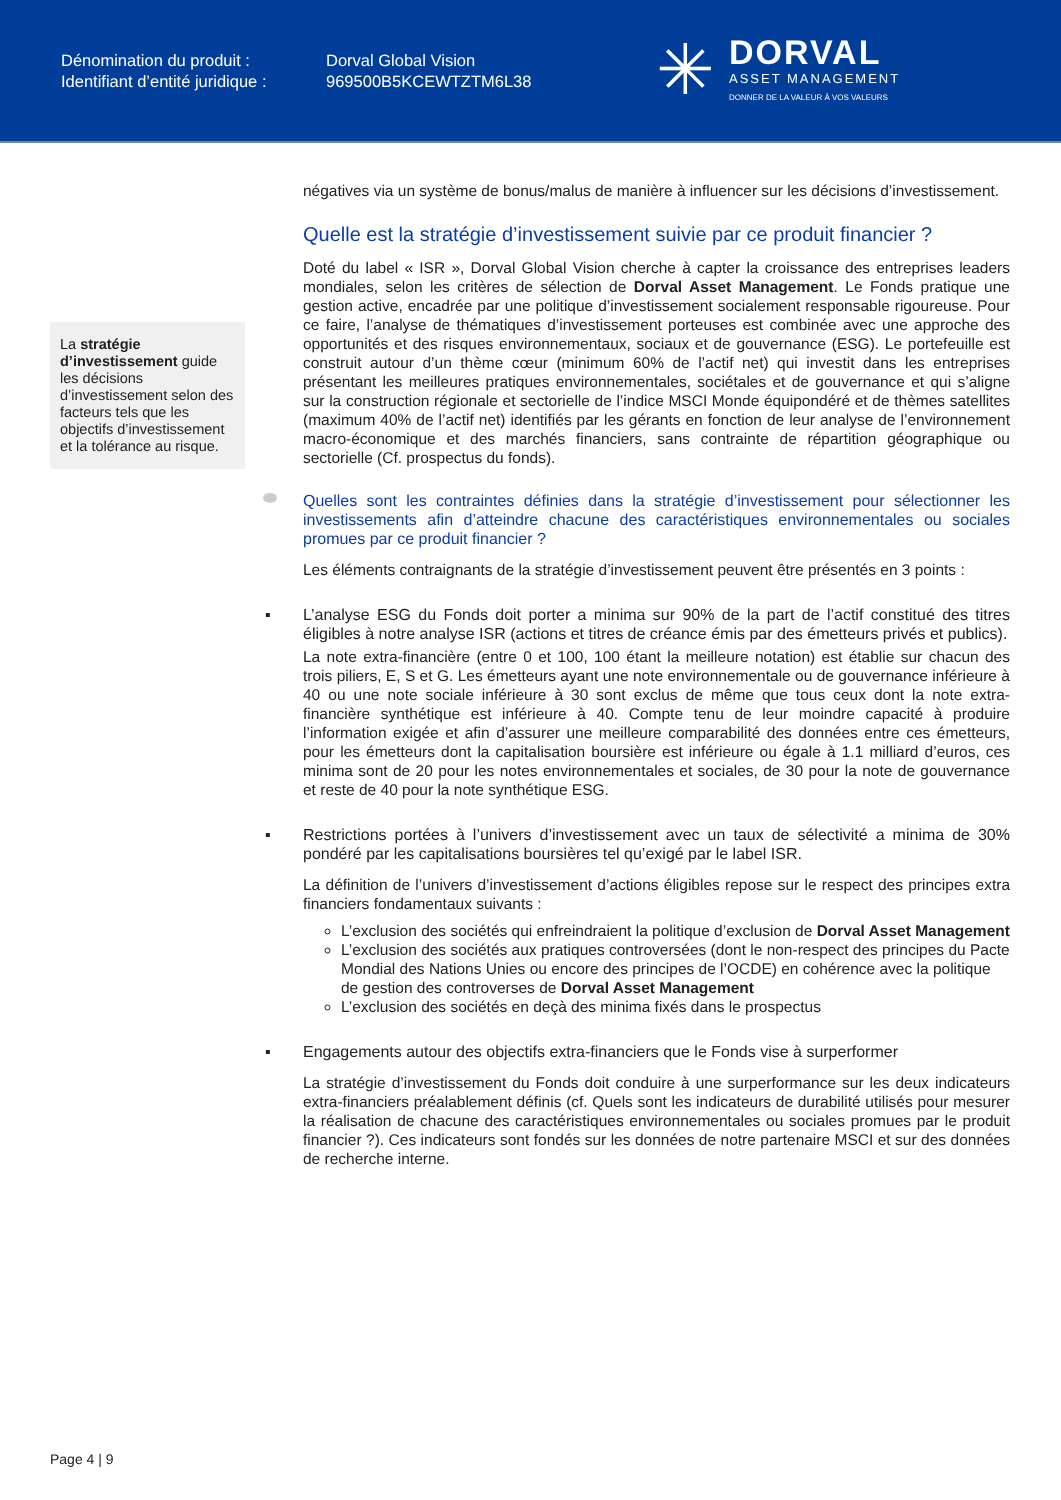Dénomination du produit :
Identifiant d’entité juridique :
Dorval Global Vision
969500B5KCEWTZTM6L38
✳
DORVAL
ASSET MANAGEMENT
DONNER DE LA VALEUR À VOS VALEURS
La stratégie d’investissement guide les décisions d’investissement selon des facteurs tels que les objectifs d’investissement et la tolérance au risque.
négatives via un système de bonus/malus de manière à influencer sur les décisions d’investissement.
Quelle est la stratégie d’investissement suivie par ce produit financier ?
Doté du label « ISR », Dorval Global Vision cherche à capter la croissance des entreprises leaders mondiales, selon les critères de sélection de Dorval Asset Management. Le Fonds pratique une gestion active, encadrée par une politique d’investissement socialement responsable rigoureuse. Pour ce faire, l’analyse de thématiques d’investissement porteuses est combinée avec une approche des opportunités et des risques environnementaux, sociaux et de gouvernance (ESG). Le portefeuille est construit autour d’un thème cœur (minimum 60% de l’actif net) qui investit dans les entreprises présentant les meilleures pratiques environnementales, sociétales et de gouvernance et qui s’aligne sur la construction régionale et sectorielle de l’indice MSCI Monde équipondéré et de thèmes satellites (maximum 40% de l’actif net) identifiés par les gérants en fonction de leur analyse de l’environnement macro-économique et des marchés financiers, sans contrainte de répartition géographique ou sectorielle (Cf. prospectus du fonds).
Quelles sont les contraintes définies dans la stratégie d’investissement pour sélectionner les investissements afin d’atteindre chacune des caractéristiques environnementales ou sociales promues par ce produit financier ?
Les éléments contraignants de la stratégie d’investissement peuvent être présentés en 3 points :
▪ L’analyse ESG du Fonds doit porter a minima sur 90% de la part de l’actif constitué des titres éligibles à notre analyse ISR (actions et titres de créance émis par des émetteurs privés et publics).
La note extra-financière (entre 0 et 100, 100 étant la meilleure notation) est établie sur chacun des trois piliers, E, S et G. Les émetteurs ayant une note environnementale ou de gouvernance inférieure à 40 ou une note sociale inférieure à 30 sont exclus de même que tous ceux dont la note extra-financière synthétique est inférieure à 40. Compte tenu de leur moindre capacité à produire l’information exigée et afin d’assurer une meilleure comparabilité des données entre ces émetteurs, pour les émetteurs dont la capitalisation boursière est inférieure ou égale à 1.1 milliard d’euros, ces minima sont de 20 pour les notes environnementales et sociales, de 30 pour la note de gouvernance et reste de 40 pour la note synthétique ESG.
▪ Restrictions portées à l’univers d’investissement avec un taux de sélectivité a minima de 30% pondéré par les capitalisations boursières tel qu’exigé par le label ISR.
La définition de l’univers d’investissement d’actions éligibles repose sur le respect des principes extra financiers fondamentaux suivants :
L’exclusion des sociétés qui enfreindraient la politique d’exclusion de Dorval Asset Management
L’exclusion des sociétés aux pratiques controversées (dont le non-respect des principes du Pacte Mondial des Nations Unies ou encore des principes de l’OCDE) en cohérence avec la politique de gestion des controverses de Dorval Asset Management
L’exclusion des sociétés en deçà des minima fixés dans le prospectus
▪ Engagements autour des objectifs extra-financiers que le Fonds vise à surperformer
La stratégie d’investissement du Fonds doit conduire à une surperformance sur les deux indicateurs extra-financiers préalablement définis (cf. Quels sont les indicateurs de durabilité utilisés pour mesurer la réalisation de chacune des caractéristiques environnementales ou sociales promues par le produit financier ?). Ces indicateurs sont fondés sur les données de notre partenaire MSCI et sur des données de recherche interne.
Page 4 | 9